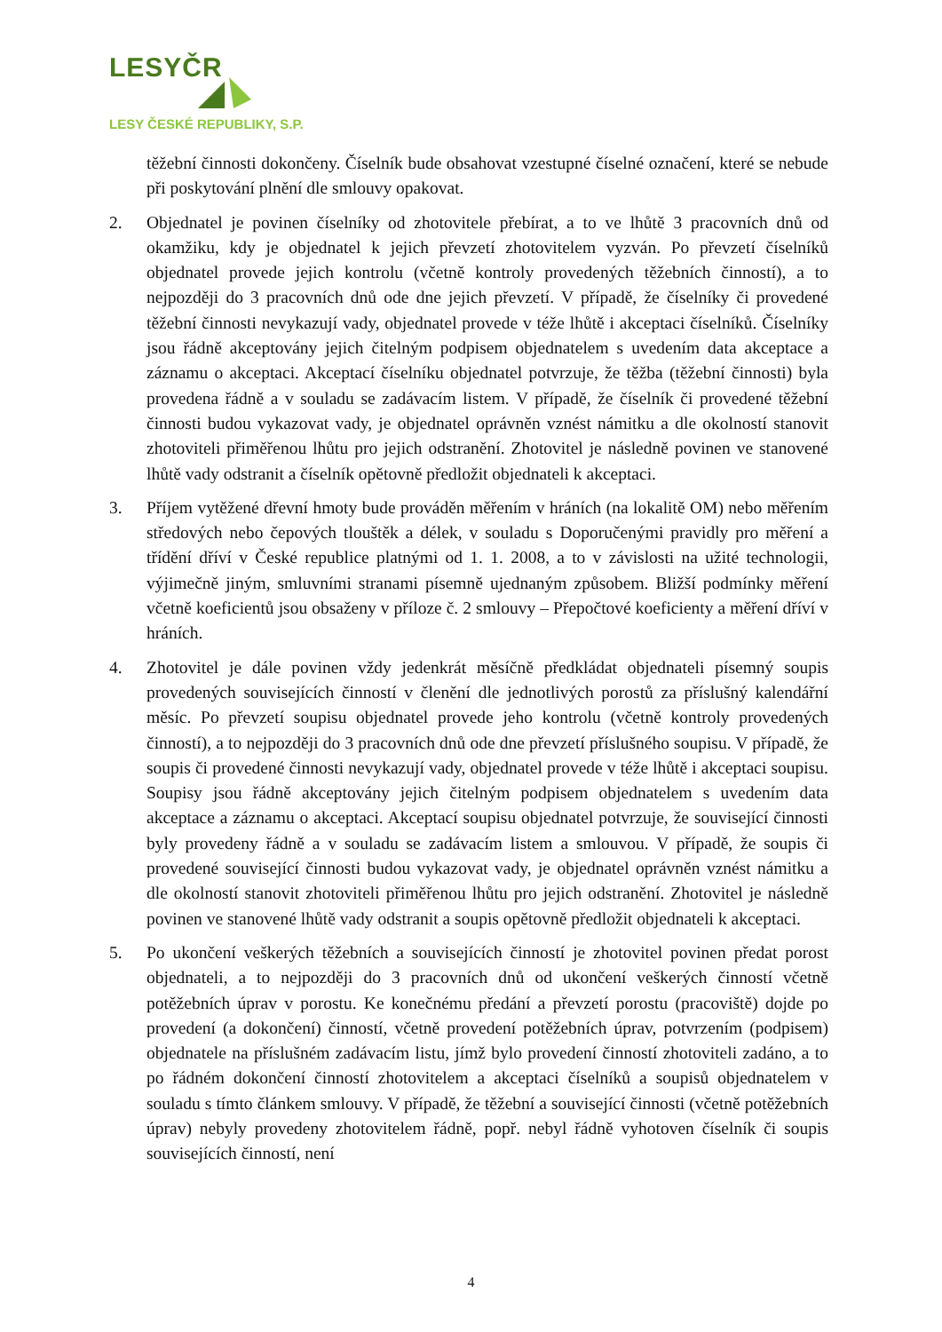LESYČR
LESY ČESKÉ REPUBLIKY, S.P.
těžební činnosti dokončeny. Číselník bude obsahovat vzestupné číselné označení, které se nebude při poskytování plnění dle smlouvy opakovat.
2. Objednatel je povinen číselníky od zhotovitele přebírat, a to ve lhůtě 3 pracovních dnů od okamžiku, kdy je objednatel k jejich převzetí zhotovitelem vyzván. Po převzetí číselníků objednatel provede jejich kontrolu (včetně kontroly provedených těžebních činností), a to nejpozději do 3 pracovních dnů ode dne jejich převzetí. V případě, že číselníky či provedené těžební činnosti nevykazují vady, objednatel provede v téže lhůtě i akceptaci číselníků. Číselníky jsou řádně akceptovány jejich čitelným podpisem objednatelem s uvedením data akceptace a záznamu o akceptaci. Akceptací číselníku objednatel potvrzuje, že těžba (těžební činnosti) byla provedena řádně a v souladu se zadávacím listem. V případě, že číselník či provedené těžební činnosti budou vykazovat vady, je objednatel oprávněn vznést námitku a dle okolností stanovit zhotoviteli přiměřenou lhůtu pro jejich odstranění. Zhotovitel je následně povinen ve stanovené lhůtě vady odstranit a číselník opětovně předložit objednateli k akceptaci.
3. Příjem vytěžené dřevní hmoty bude prováděn měřením v hráních (na lokalitě OM) nebo měřením středových nebo čepových tlouštěk a délek, v souladu s Doporučenými pravidly pro měření a třídění dříví v České republice platnými od 1. 1. 2008, a to v závislosti na užité technologii, výjimečně jiným, smluvními stranami písemně ujednaným způsobem. Bližší podmínky měření včetně koeficientů jsou obsaženy v příloze č. 2 smlouvy – Přepočtové koeficienty a měření dříví v hráních.
4. Zhotovitel je dále povinen vždy jedenkrát měsíčně předkládat objednateli písemný soupis provedených souvisejících činností v členění dle jednotlivých porostů za příslušný kalendářní měsíc. Po převzetí soupisu objednatel provede jeho kontrolu (včetně kontroly provedených činností), a to nejpozději do 3 pracovních dnů ode dne převzetí příslušného soupisu. V případě, že soupis či provedené činnosti nevykazují vady, objednatel provede v téže lhůtě i akceptaci soupisu. Soupisy jsou řádně akceptovány jejich čitelným podpisem objednatelem s uvedením data akceptace a záznamu o akceptaci. Akceptací soupisu objednatel potvrzuje, že související činnosti byly provedeny řádně a v souladu se zadávacím listem a smlouvou. V případě, že soupis či provedené související činnosti budou vykazovat vady, je objednatel oprávněn vznést námitku a dle okolností stanovit zhotoviteli přiměřenou lhůtu pro jejich odstranění. Zhotovitel je následně povinen ve stanovené lhůtě vady odstranit a soupis opětovně předložit objednateli k akceptaci.
5. Po ukončení veškerých těžebních a souvisejících činností je zhotovitel povinen předat porost objednateli, a to nejpozději do 3 pracovních dnů od ukončení veškerých činností včetně potěžebních úprav v porostu. Ke konečnému předání a převzetí porostu (pracoviště) dojde po provedení (a dokončení) činností, včetně provedení potěžebních úprav, potvrzením (podpisem) objednatele na příslušném zadávacím listu, jímž bylo provedení činností zhotoviteli zadáno, a to po řádném dokončení činností zhotovitelem a akceptaci číselníků a soupisů objednatelem v souladu s tímto článkem smlouvy. V případě, že těžební a související činnosti (včetně potěžebních úprav) nebyly provedeny zhotovitelem řádně, popř. nebyl řádně vyhotoven číselník či soupis souvisejících činností, není
4